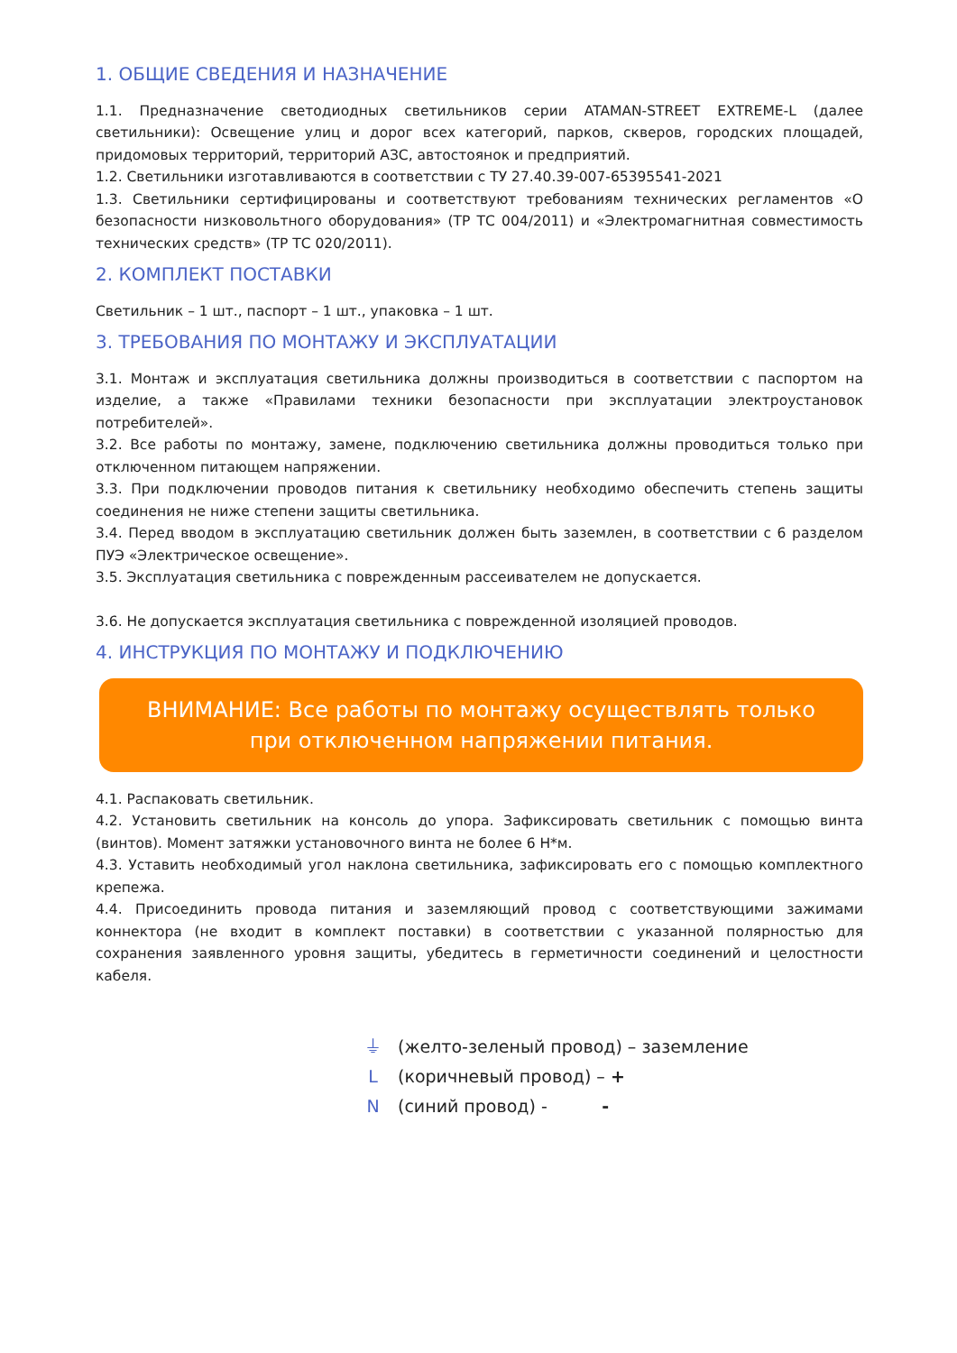1. ОБЩИЕ СВЕДЕНИЯ И НАЗНАЧЕНИЕ
1.1. Предназначение светодиодных светильников серии ATAMAN-STREET EXTREME-L (далее светильники): Освещение улиц и дорог всех категорий, парков, скверов, городских площадей, придомовых территорий, территорий АЗС, автостоянок и предприятий.
1.2. Светильники изготавливаются в соответствии с ТУ 27.40.39-007-65395541-2021
1.3. Светильники сертифицированы и соответствуют требованиям технических регламентов «О безопасности низковольтного оборудования» (ТР ТС 004/2011) и «Электромагнитная совместимость технических средств» (ТР ТС 020/2011).
2. КОМПЛЕКТ ПОСТАВКИ
Светильник – 1 шт., паспорт – 1 шт., упаковка – 1 шт.
3. ТРЕБОВАНИЯ ПО МОНТАЖУ И ЭКСПЛУАТАЦИИ
3.1. Монтаж и эксплуатация светильника должны производиться в соответствии с паспортом на изделие, а также «Правилами техники безопасности при эксплуатации электроустановок потребителей».
3.2. Все работы по монтажу, замене, подключению светильника должны проводиться только при отключенном питающем напряжении.
3.3. При подключении проводов питания к светильнику необходимо обеспечить степень защиты соединения не ниже степени защиты светильника.
3.4. Перед вводом в эксплуатацию светильник должен быть заземлен, в соответствии с 6 разделом ПУЭ «Электрическое освещение».
3.5. Эксплуатация светильника с поврежденным рассеивателем не допускается.
3.6. Не допускается эксплуатация светильника с поврежденной изоляцией проводов.
4. ИНСТРУКЦИЯ ПО МОНТАЖУ И ПОДКЛЮЧЕНИЮ
ВНИМАНИЕ: Все работы по монтажу осуществлять только
при отключенном напряжении питания.
4.1. Распаковать светильник.
4.2. Установить светильник на консоль до упора. Зафиксировать светильник с помощью винта (винтов). Момент затяжки установочного винта не более 6 Н*м.
4.3. Уставить необходимый угол наклона светильника, зафиксировать его с помощью комплектного крепежа.
4.4. Присоединить провода питания и заземляющий провод с соответствующими зажимами коннектора (не входит в комплект поставки) в соответствии с указанной полярностью для сохранения заявленного уровня защиты, убедитесь в герметичности соединений и целостности кабеля.
⏚ (желто-зеленый провод) – заземление
L (коричневый провод) – +
N (синий провод) - -